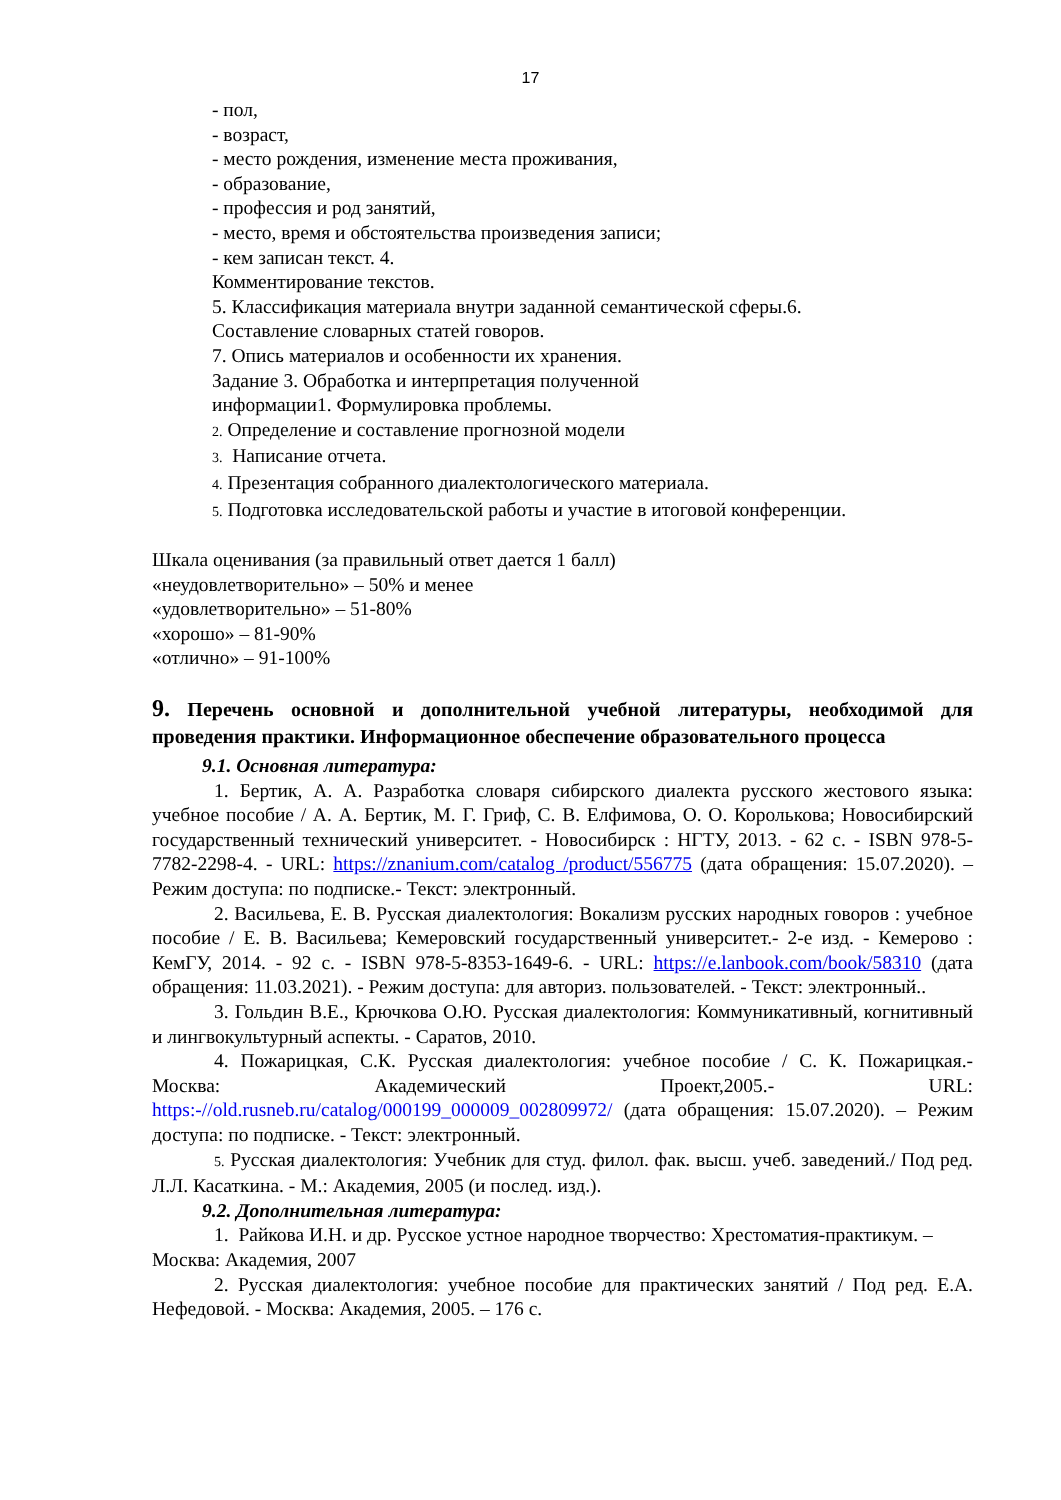17
- пол,
- возраст,
- место рождения, изменение места проживания,
- образование,
- профессия и род занятий,
- место, время и обстоятельства произведения записи;
- кем записан текст. 4.
Комментирование текстов.
5. Классификация материала внутри заданной семантической сферы.6.
Составление словарных статей говоров.
7. Опись материалов и особенности их хранения.
Задание 3. Обработка и интерпретация полученной
информации1. Формулировка проблемы.
2. Определение и составление прогнозной модели
3. Написание отчета.
4. Презентация собранного диалектологического материала.
5. Подготовка исследовательской работы и участие в итоговой конференции.
Шкала оценивания (за правильный ответ дается 1 балл)
«неудовлетворительно» – 50% и менее
«удовлетворительно» – 51-80%
«хорошо» – 81-90%
«отлично» – 91-100%
9. Перечень основной и дополнительной учебной литературы, необходимой для проведения практики. Информационное обеспечение образовательного процесса
9.1. Основная литература:
1. Бертик, А. А. Разработка словаря сибирского диалекта русского жестового языка: учебное пособие / А. А. Бертик, М. Г. Гриф, С. В. Елфимова, О. О. Королькова; Новосибирский государственный технический университет. - Новосибирск : НГТУ, 2013. - 62 с. - ISBN 978-5-7782-2298-4. - URL: https://znanium.com/catalog /product/556775 (дата обращения: 15.07.2020). – Режим доступа: по подписке.- Текст: электронный.
2. Васильева, Е. В. Русская диалектология: Вокализм русских народных говоров : учебное пособие / Е. В. Васильева; Кемеровский государственный университет.- 2-е изд. - Кемерово : КемГУ, 2014. - 92 с. - ISBN 978-5-8353-1649-6. - URL: https://e.lanbook.com/book/58310 (дата обращения: 11.03.2021). - Режим доступа: для авториз. пользователей. - Текст: электронный..
3. Гольдин В.Е., Крючкова О.Ю. Русская диалектология: Коммуникативный, когнитивный и лингвокультурный аспекты. - Саратов, 2010.
4. Пожарицкая, С.К. Русская диалектология: учебное пособие / С. К. Пожарицкая.- Москва: Академический Проект,2005.- URL: https:-//old.rusneb.ru/catalog/000199_000009_002809972/ (дата обращения: 15.07.2020). – Режим доступа: по подписке. - Текст: электронный.
5. Русская диалектология: Учебник для студ. филол. фак. высш. учеб. заведений./ Под ред. Л.Л. Касаткина. - М.: Академия, 2005 (и послед. изд.).
9.2. Дополнительная литература:
1. Райкова И.Н. и др. Русское устное народное творчество: Хрестоматия-практикум. – Москва: Академия, 2007
2. Русская диалектология: учебное пособие для практических занятий / Под ред. Е.А. Нефедовой. - Москва: Академия, 2005. – 176 с.